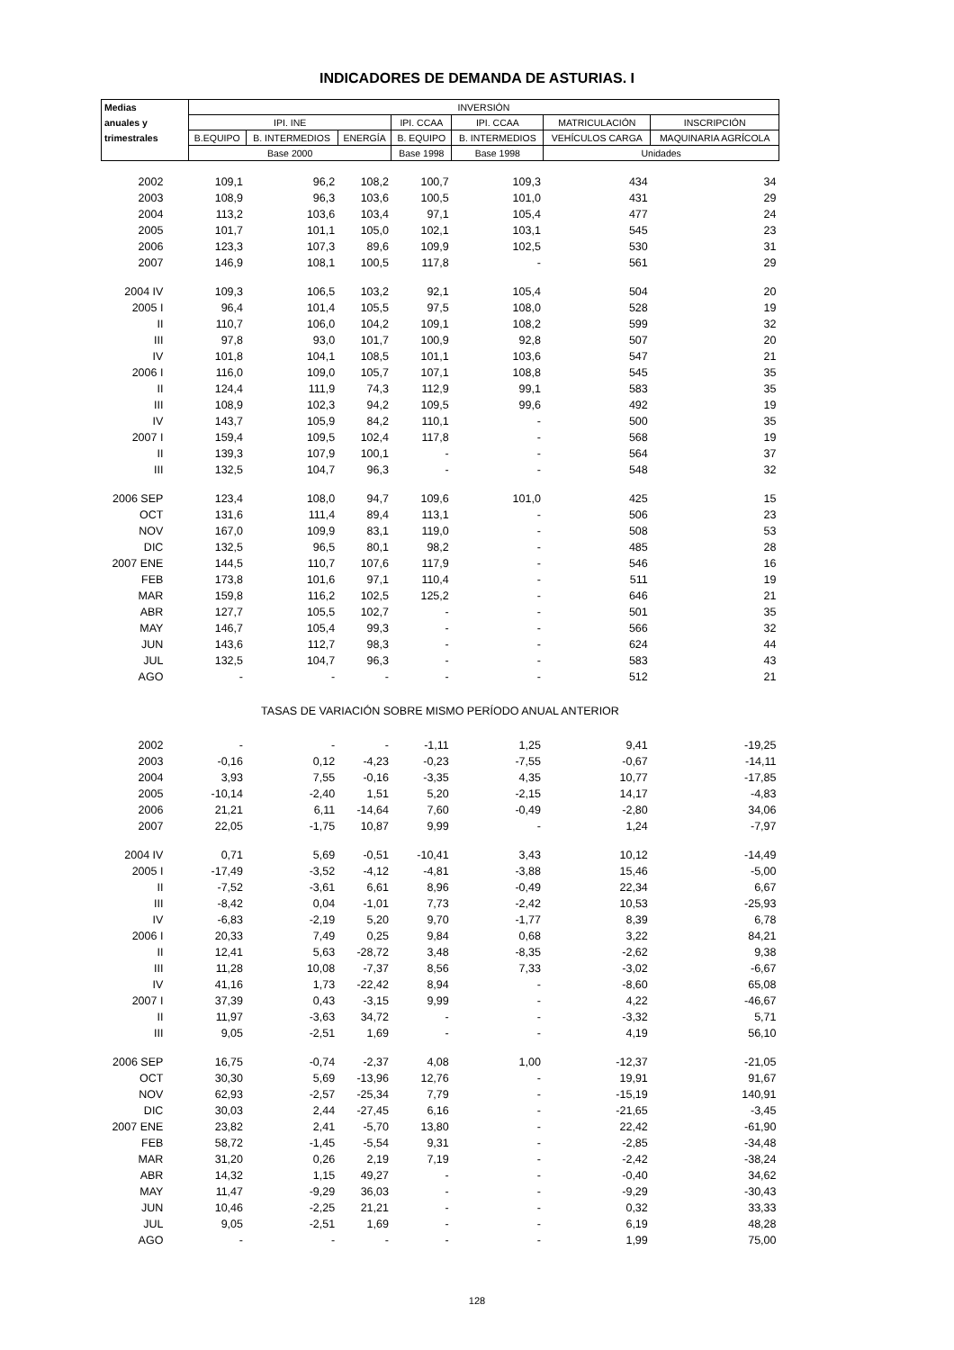INDICADORES DE DEMANDA DE ASTURIAS. I
| Medias | INVERSIÓN | | | | | | |
| --- | --- | --- | --- | --- | --- | --- | --- |
| anuales y | IPI. INE | | | IPI. CCAA | IPI. CCAA | MATRICULACIÓN | INSCRIPCIÓN |
| trimestrales | B.EQUIPO | B. INTERMEDIOS | ENERGÍA | B. EQUIPO | B. INTERMEDIOS | VEHÍCULOS CARGA | MAQUINARIA AGRÍCOLA |
| | Base 2000 | | | Base 1998 | Base 1998 | Unidades | |
| 2002 | 109,1 | 96,2 | 108,2 | 100,7 | 109,3 | 434 | 34 |
| 2003 | 108,9 | 96,3 | 103,6 | 100,5 | 101,0 | 431 | 29 |
| 2004 | 113,2 | 103,6 | 103,4 | 97,1 | 105,4 | 477 | 24 |
| 2005 | 101,7 | 101,1 | 105,0 | 102,1 | 103,1 | 545 | 23 |
| 2006 | 123,3 | 107,3 | 89,6 | 109,9 | 102,5 | 530 | 31 |
| 2007 | 146,9 | 108,1 | 100,5 | 117,8 | - | 561 | 29 |
| 2004 IV | 109,3 | 106,5 | 103,2 | 92,1 | 105,4 | 504 | 20 |
| 2005 I | 96,4 | 101,4 | 105,5 | 97,5 | 108,0 | 528 | 19 |
| II | 110,7 | 106,0 | 104,2 | 109,1 | 108,2 | 599 | 32 |
| III | 97,8 | 93,0 | 101,7 | 100,9 | 92,8 | 507 | 20 |
| IV | 101,8 | 104,1 | 108,5 | 101,1 | 103,6 | 547 | 21 |
| 2006 I | 116,0 | 109,0 | 105,7 | 107,1 | 108,8 | 545 | 35 |
| II | 124,4 | 111,9 | 74,3 | 112,9 | 99,1 | 583 | 35 |
| III | 108,9 | 102,3 | 94,2 | 109,5 | 99,6 | 492 | 19 |
| IV | 143,7 | 105,9 | 84,2 | 110,1 | - | 500 | 35 |
| 2007 I | 159,4 | 109,5 | 102,4 | 117,8 | - | 568 | 19 |
| II | 139,3 | 107,9 | 100,1 | - | - | 564 | 37 |
| III | 132,5 | 104,7 | 96,3 | - | - | 548 | 32 |
| 2006 SEP | 123,4 | 108,0 | 94,7 | 109,6 | 101,0 | 425 | 15 |
| OCT | 131,6 | 111,4 | 89,4 | 113,1 | - | 506 | 23 |
| NOV | 167,0 | 109,9 | 83,1 | 119,0 | - | 508 | 53 |
| DIC | 132,5 | 96,5 | 80,1 | 98,2 | - | 485 | 28 |
| 2007 ENE | 144,5 | 110,7 | 107,6 | 117,9 | - | 546 | 16 |
| FEB | 173,8 | 101,6 | 97,1 | 110,4 | - | 511 | 19 |
| MAR | 159,8 | 116,2 | 102,5 | 125,2 | - | 646 | 21 |
| ABR | 127,7 | 105,5 | 102,7 | - | - | 501 | 35 |
| MAY | 146,7 | 105,4 | 99,3 | - | - | 566 | 32 |
| JUN | 143,6 | 112,7 | 98,3 | - | - | 624 | 44 |
| JUL | 132,5 | 104,7 | 96,3 | - | - | 583 | 43 |
| AGO | - | - | - | - | - | 512 | 21 |
| TASAS DE VARIACIÓN SOBRE MISMO PERÍODO ANUAL ANTERIOR | | | | | | | |
| 2002 | - | - | - | -1,11 | 1,25 | 9,41 | -19,25 |
| 2003 | -0,16 | 0,12 | -4,23 | -0,23 | -7,55 | -0,67 | -14,11 |
| 2004 | 3,93 | 7,55 | -0,16 | -3,35 | 4,35 | 10,77 | -17,85 |
| 2005 | -10,14 | -2,40 | 1,51 | 5,20 | -2,15 | 14,17 | -4,83 |
| 2006 | 21,21 | 6,11 | -14,64 | 7,60 | -0,49 | -2,80 | 34,06 |
| 2007 | 22,05 | -1,75 | 10,87 | 9,99 | - | 1,24 | -7,97 |
| 2004 IV | 0,71 | 5,69 | -0,51 | -10,41 | 3,43 | 10,12 | -14,49 |
| 2005 I | -17,49 | -3,52 | -4,12 | -4,81 | -3,88 | 15,46 | -5,00 |
| II | -7,52 | -3,61 | 6,61 | 8,96 | -0,49 | 22,34 | 6,67 |
| III | -8,42 | 0,04 | -1,01 | 7,73 | -2,42 | 10,53 | -25,93 |
| IV | -6,83 | -2,19 | 5,20 | 9,70 | -1,77 | 8,39 | 6,78 |
| 2006 I | 20,33 | 7,49 | 0,25 | 9,84 | 0,68 | 3,22 | 84,21 |
| II | 12,41 | 5,63 | -28,72 | 3,48 | -8,35 | -2,62 | 9,38 |
| III | 11,28 | 10,08 | -7,37 | 8,56 | 7,33 | -3,02 | -6,67 |
| IV | 41,16 | 1,73 | -22,42 | 8,94 | - | -8,60 | 65,08 |
| 2007 I | 37,39 | 0,43 | -3,15 | 9,99 | - | 4,22 | -46,67 |
| II | 11,97 | -3,63 | 34,72 | - | - | -3,32 | 5,71 |
| III | 9,05 | -2,51 | 1,69 | - | - | 4,19 | 56,10 |
| 2006 SEP | 16,75 | -0,74 | -2,37 | 4,08 | 1,00 | -12,37 | -21,05 |
| OCT | 30,30 | 5,69 | -13,96 | 12,76 | - | 19,91 | 91,67 |
| NOV | 62,93 | -2,57 | -25,34 | 7,79 | - | -15,19 | 140,91 |
| DIC | 30,03 | 2,44 | -27,45 | 6,16 | - | -21,65 | -3,45 |
| 2007 ENE | 23,82 | 2,41 | -5,70 | 13,80 | - | 22,42 | -61,90 |
| FEB | 58,72 | -1,45 | -5,54 | 9,31 | - | -2,85 | -34,48 |
| MAR | 31,20 | 0,26 | 2,19 | 7,19 | - | -2,42 | -38,24 |
| ABR | 14,32 | 1,15 | 49,27 | - | - | -0,40 | 34,62 |
| MAY | 11,47 | -9,29 | 36,03 | - | - | -9,29 | -30,43 |
| JUN | 10,46 | -2,25 | 21,21 | - | - | 0,32 | 33,33 |
| JUL | 9,05 | -2,51 | 1,69 | - | - | 6,19 | 48,28 |
| AGO | - | - | - | - | - | 1,99 | 75,00 |
128